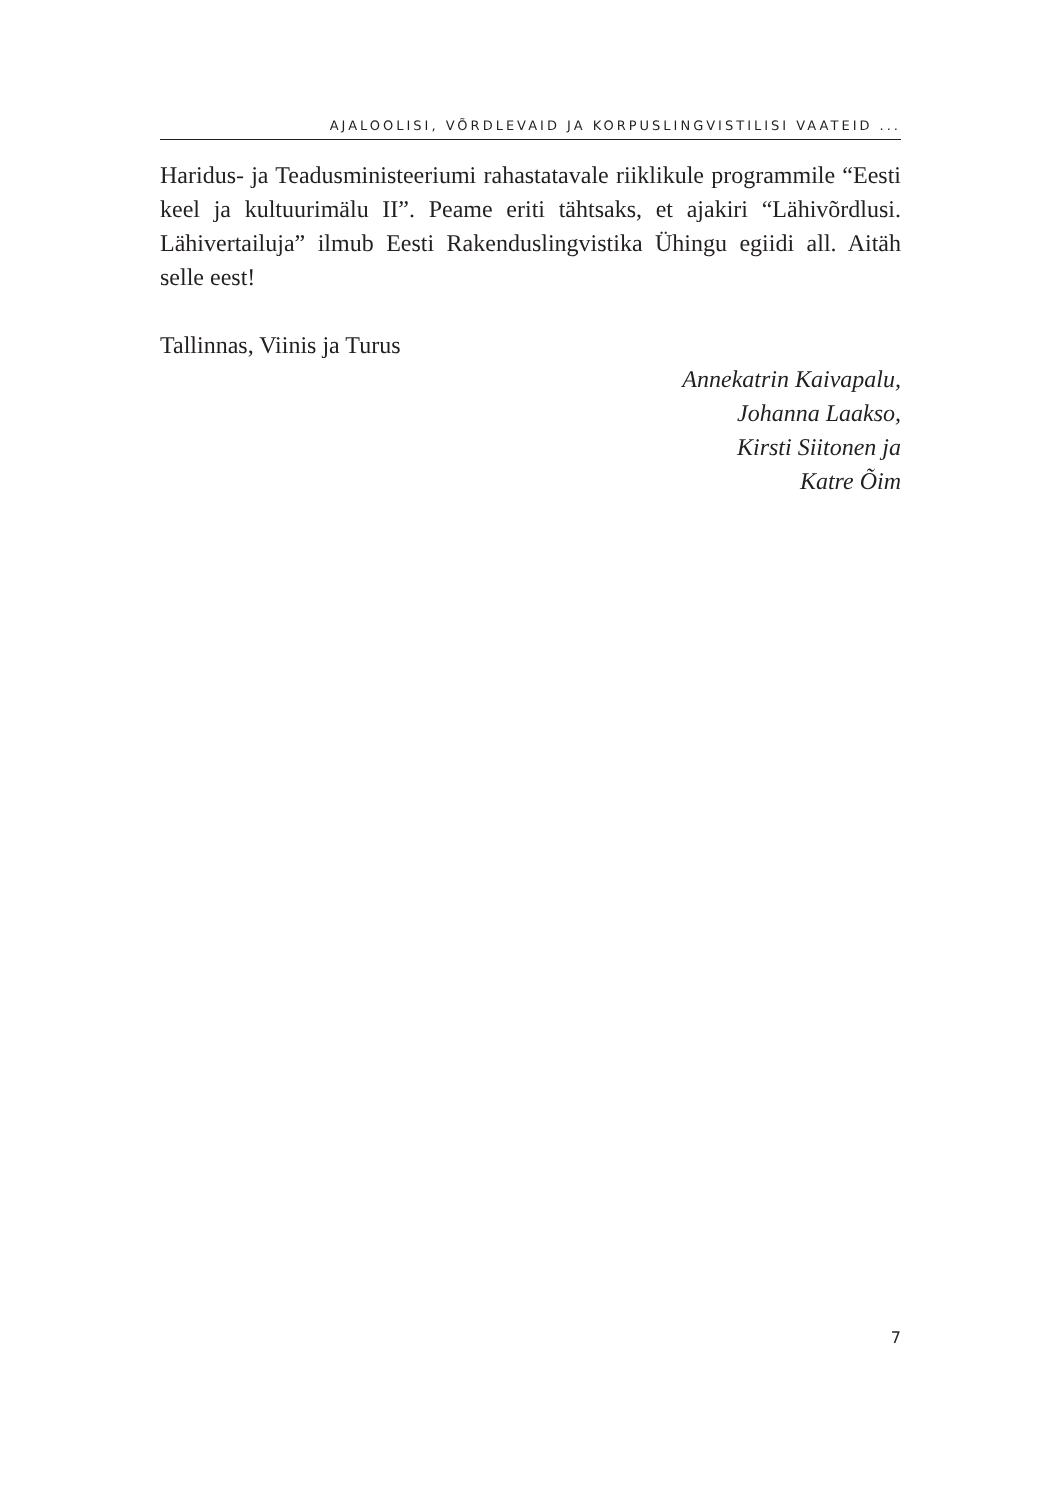AJALOOLISI, VÕRDLEVAID JA KORPUSLINGVISTILISI VAATEID ...
Haridus- ja Teadusministeeriumi rahastatavale riiklikule programmile “Eesti keel ja kultuurimälu II”. Peame eriti tähtsaks, et ajakiri “Lähivõrd­lusi. Lähivertailuja” ilmub Eesti Rakenduslingvistika Ühingu egiidi all. Aitäh selle eest!
Tallinnas, Viinis ja Turus
Annekatrin Kaivapalu,
Johanna Laakso,
Kirsti Siitonen ja
Katre Õim
7